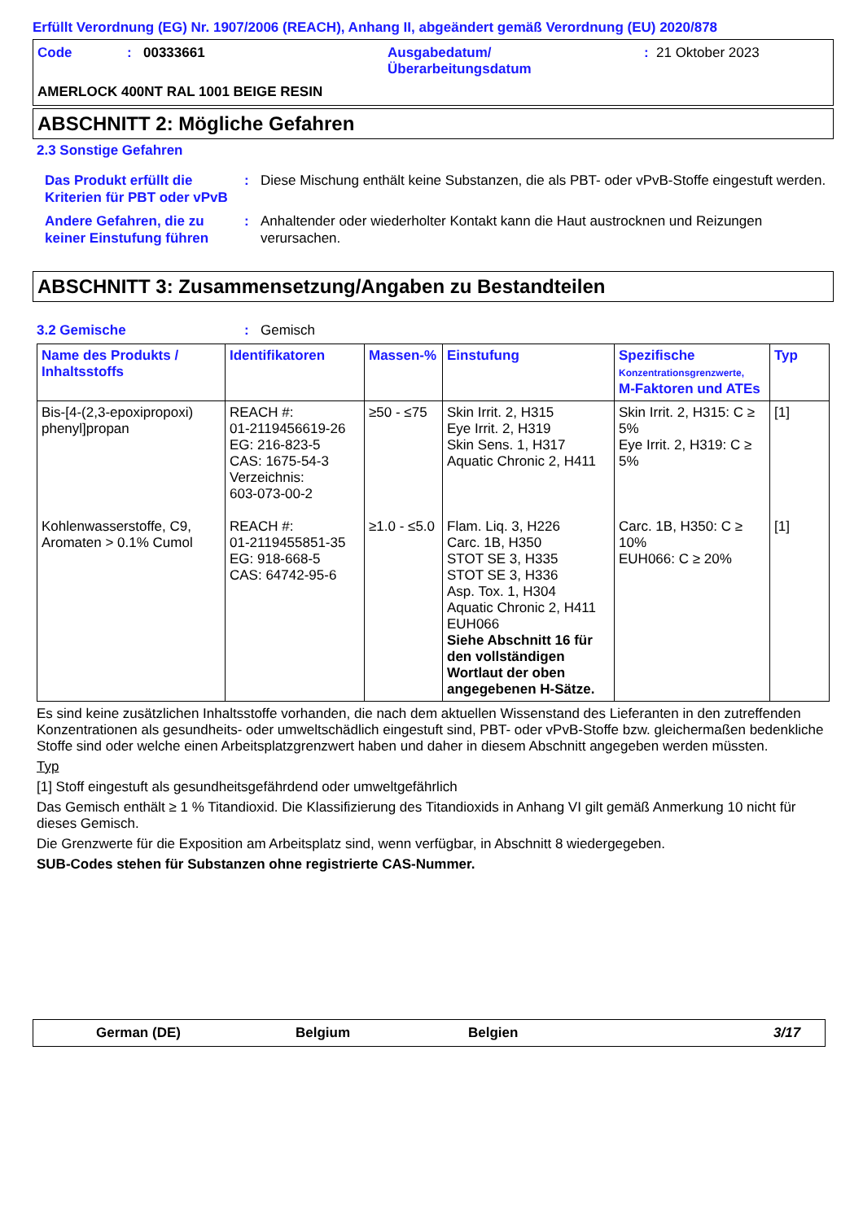Erfüllt Verordnung (EG) Nr. 1907/2006 (REACH), Anhang II, abgeändert gemäß Verordnung (EU) 2020/878
| Code | : | 00333661 | Ausgabedatum/ Überarbeitungsdatum | : | 21 Oktober 2023 |
AMERLOCK 400NT RAL 1001 BEIGE RESIN
ABSCHNITT 2: Mögliche Gefahren
2.3 Sonstige Gefahren
Das Produkt erfüllt die Kriterien für PBT oder vPvB
: Diese Mischung enthält keine Substanzen, die als PBT- oder vPvB-Stoffe eingestuft werden.
Andere Gefahren, die zu keiner Einstufung führen
: Anhaltender oder wiederholter Kontakt kann die Haut austrocknen und Reizungen verursachen.
ABSCHNITT 3: Zusammensetzung/Angaben zu Bestandteilen
3.2 Gemische : Gemisch
| Name des Produkts / Inhaltsstoffs | Identifikatoren | Massen-% | Einstufung | Spezifische Konzentrationsgrenzwerte, M-Faktoren und ATEs | Typ |
| --- | --- | --- | --- | --- | --- |
| Bis-[4-(2,3-epoxipropoxi) phenyl]propan | REACH #: 01-2119456619-26 EG: 216-823-5 CAS: 1675-54-3 Verzeichnis: 603-073-00-2 | ≥50 - ≤75 | Skin Irrit. 2, H315 Eye Irrit. 2, H319 Skin Sens. 1, H317 Aquatic Chronic 2, H411 | Skin Irrit. 2, H315: C ≥ 5% Eye Irrit. 2, H319: C ≥ 5% | [1] |
| Kohlenwasserstoffe, C9, Aromaten > 0.1% Cumol | REACH #: 01-2119455851-35 EG: 918-668-5 CAS: 64742-95-6 | ≥1.0 - ≤5.0 | Flam. Liq. 3, H226 Carc. 1B, H350 STOT SE 3, H335 STOT SE 3, H336 Asp. Tox. 1, H304 Aquatic Chronic 2, H411 EUH066 Siehe Abschnitt 16 für den vollständigen Wortlaut der oben angegebenen H-Sätze. | Carc. 1B, H350: C ≥ 10% EUH066: C ≥ 20% | [1] |
Es sind keine zusätzlichen Inhaltsstoffe vorhanden, die nach dem aktuellen Wissenstand des Lieferanten in den zutreffenden Konzentrationen als gesundheits- oder umweltschädlich eingestuft sind, PBT- oder vPvB-Stoffe bzw. gleichermaßen bedenkliche Stoffe sind oder welche einen Arbeitsplatzgrenzwert haben und daher in diesem Abschnitt angegeben werden müssten.
Typ
[1] Stoff eingestuft als gesundheitsgefährdend oder umweltgefährlich
Das Gemisch enthält ≥ 1 % Titandioxid. Die Klassifizierung des Titandioxids in Anhang VI gilt gemäß Anmerkung 10 nicht für dieses Gemisch.
Die Grenzwerte für die Exposition am Arbeitsplatz sind, wenn verfügbar, in Abschnitt 8 wiedergegeben.
SUB-Codes stehen für Substanzen ohne registrierte CAS-Nummer.
German (DE) Belgium Belgien 3/17